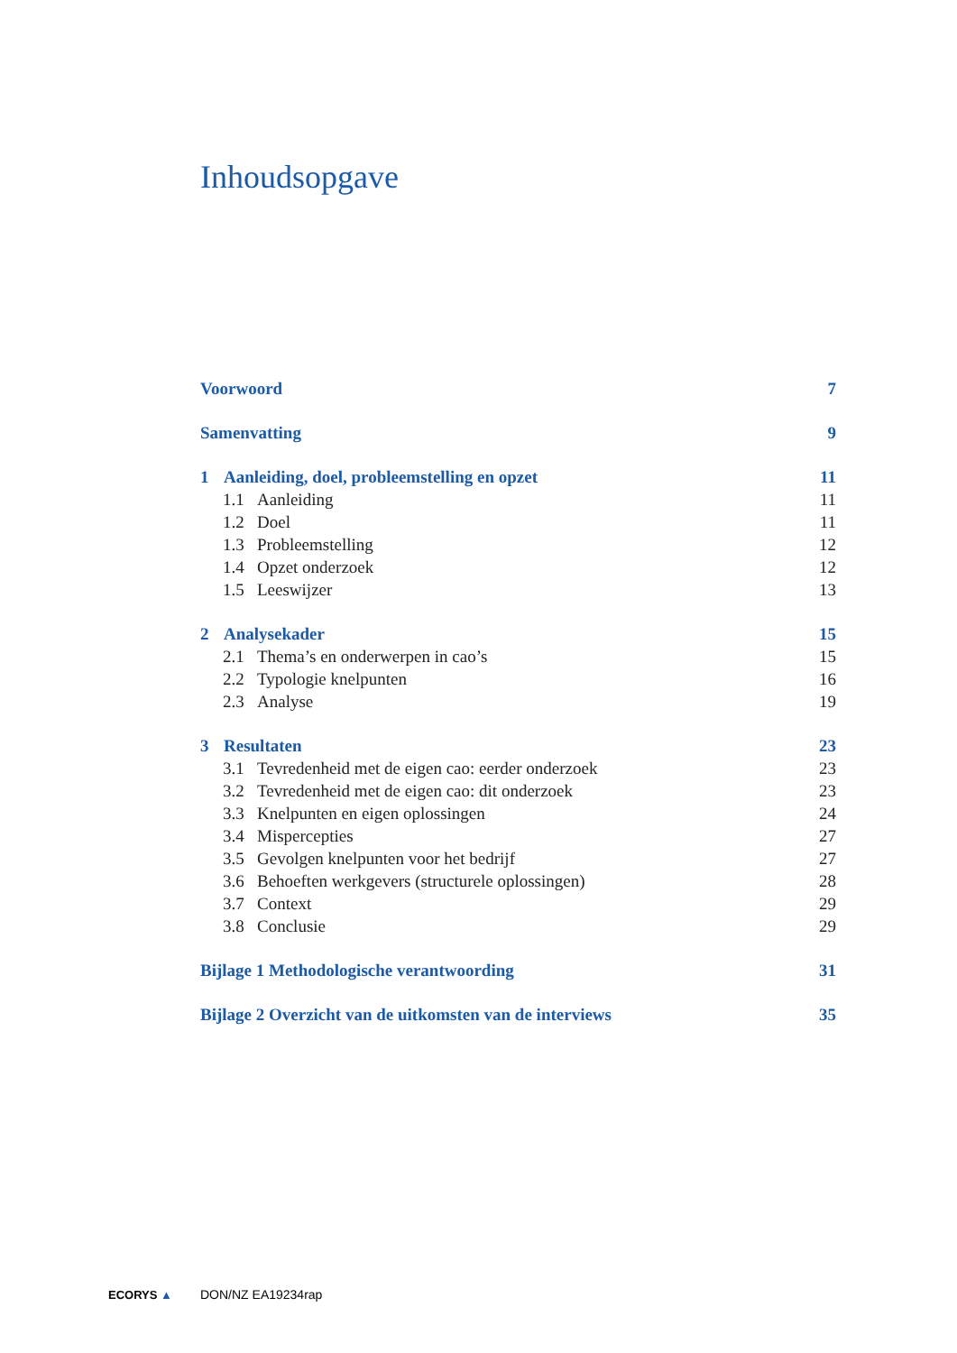Inhoudsopgave
Voorwoord 7
Samenvatting 9
1 Aanleiding, doel, probleemstelling en opzet 11
1.1 Aanleiding 11
1.2 Doel 11
1.3 Probleemstelling 12
1.4 Opzet onderzoek 12
1.5 Leeswijzer 13
2 Analysekader 15
2.1 Thema’s en onderwerpen in cao’s 15
2.2 Typologie knelpunten 16
2.3 Analyse 19
3 Resultaten 23
3.1 Tevredenheid met de eigen cao: eerder onderzoek 23
3.2 Tevredenheid met de eigen cao: dit onderzoek 23
3.3 Knelpunten en eigen oplossingen 24
3.4 Mispercepties 27
3.5 Gevolgen knelpunten voor het bedrijf 27
3.6 Behoeften werkgevers (structurele oplossingen) 28
3.7 Context 29
3.8 Conclusie 29
Bijlage 1 Methodologische verantwoording 31
Bijlage 2 Overzicht van de uitkomsten van de interviews 35
ECORYS ▲ DON/NZ EA19234rap